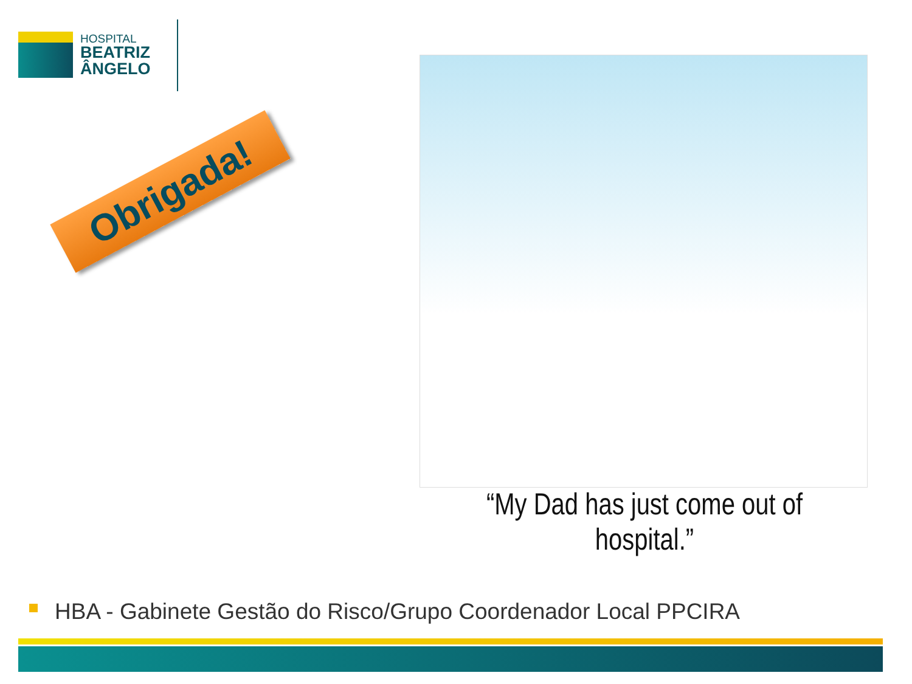HOSPITAL
BEATRIZ
ÂNGELO
Obrigada!
“My Dad has just come out of hospital.”
HBA - Gabinete Gestão do Risco/Grupo Coordenador Local PPCIRA